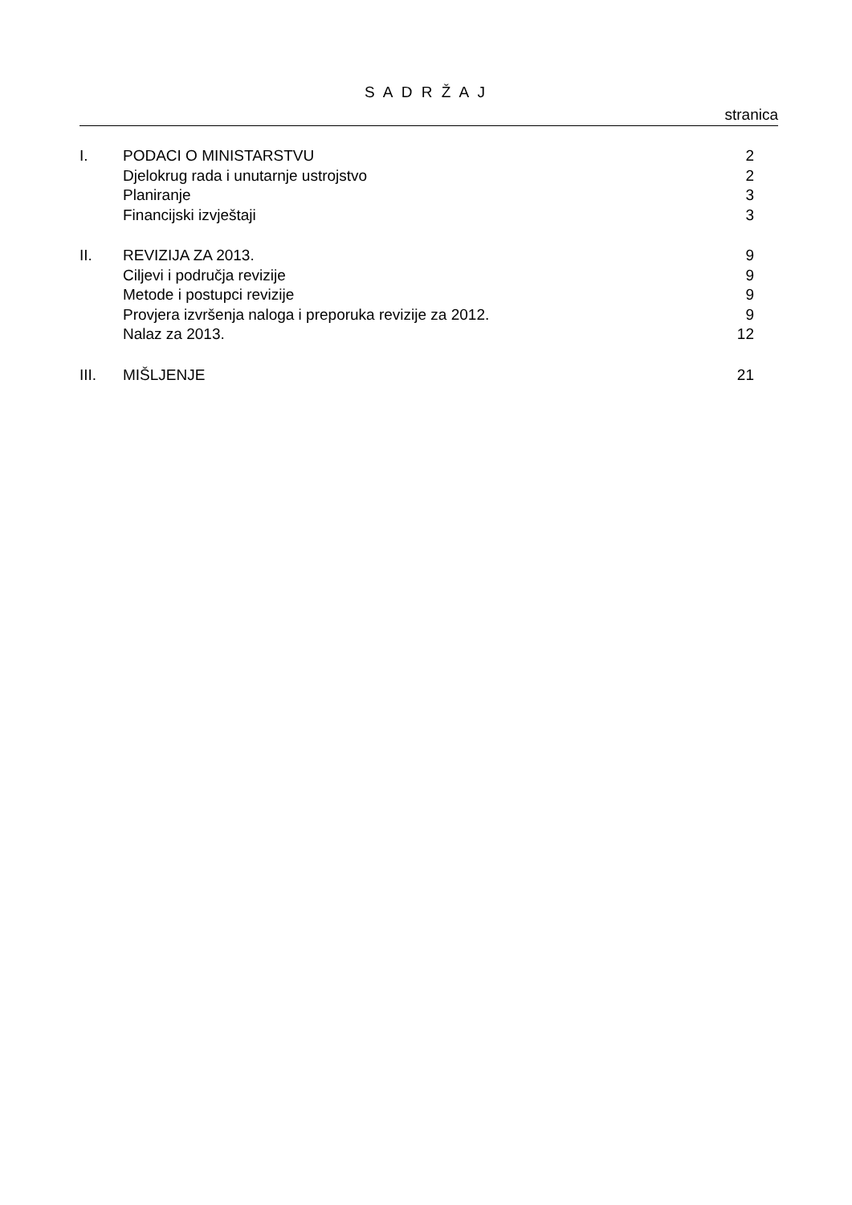S A D R Ž A J
stranica
| I. | PODACI O MINISTARSTVU | 2 |
| | Djelokrug rada i unutarnje ustrojstvo | 2 |
| | Planiranje | 3 |
| | Financijski izvještaji | 3 |
| II. | REVIZIJA ZA 2013. | 9 |
| | Ciljevi i područja revizije | 9 |
| | Metode i postupci revizije | 9 |
| | Provjera izvršenja naloga i preporuka revizije za 2012. | 9 |
| | Nalaz za 2013. | 12 |
| III. | MIŠLJENJE | 21 |